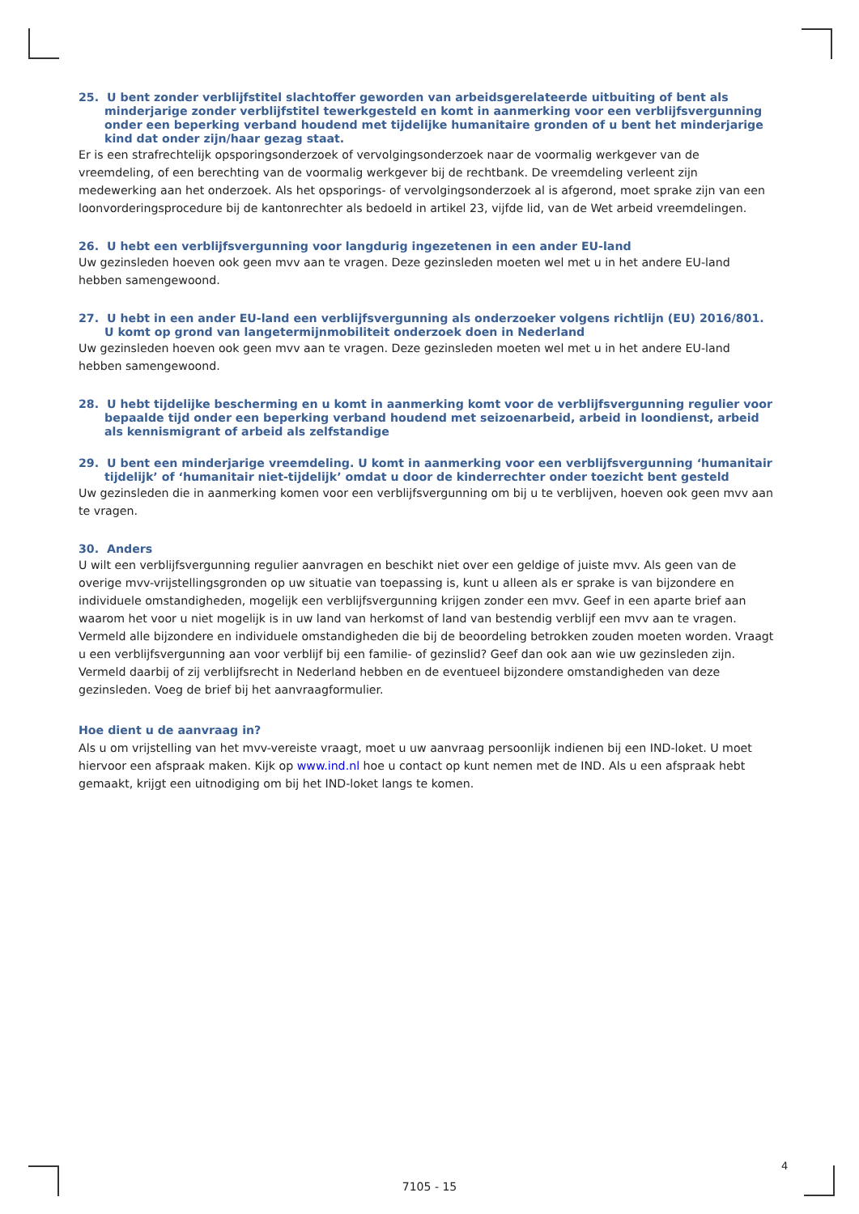25. U bent zonder verblijfstitel slachtoffer geworden van arbeidsgerelateerde uitbuiting of bent als minderjarige zonder verblijfstitel tewerkgesteld en komt in aanmerking voor een verblijfsvergunning onder een beperking verband houdend met tijdelijke humanitaire gronden of u bent het minderjarige kind dat onder zijn/haar gezag staat.
Er is een strafrechtelijk opsporingsonderzoek of vervolgingsonderzoek naar de voormalig werkgever van de vreemdeling, of een berechting van de voormalig werkgever bij de rechtbank. De vreemdeling verleent zijn medewerking aan het onderzoek. Als het opsporings- of vervolgingsonderzoek al is afgerond, moet sprake zijn van een loonvorderingsprocedure bij de kantonrechter als bedoeld in artikel 23, vijfde lid, van de Wet arbeid vreemdelingen.
26. U hebt een verblijfsvergunning voor langdurig ingezetenen in een ander EU-land
Uw gezinsleden hoeven ook geen mvv aan te vragen. Deze gezinsleden moeten wel met u in het andere EU-land hebben samengewoond.
27. U hebt in een ander EU-land een verblijfsvergunning als onderzoeker volgens richtlijn (EU) 2016/801. U komt op grond van langetermijnmobiliteit onderzoek doen in Nederland
Uw gezinsleden hoeven ook geen mvv aan te vragen. Deze gezinsleden moeten wel met u in het andere EU-land hebben samengewoond.
28. U hebt tijdelijke bescherming en u komt in aanmerking komt voor de verblijfsvergunning regulier voor bepaalde tijd onder een beperking verband houdend met seizoenarbeid, arbeid in loondienst, arbeid als kennismigrant of arbeid als zelfstandige
29. U bent een minderjarige vreemdeling. U komt in aanmerking voor een verblijfsvergunning ‘humanitair tijdelijk’ of ‘humanitair niet-tijdelijk’ omdat u door de kinderrechter onder toezicht bent gesteld
Uw gezinsleden die in aanmerking komen voor een verblijfsvergunning om bij u te verblijven, hoeven ook geen mvv aan te vragen.
30. Anders
U wilt een verblijfsvergunning regulier aanvragen en beschikt niet over een geldige of juiste mvv. Als geen van de overige mvv-vrijstellingsgronden op uw situatie van toepassing is, kunt u alleen als er sprake is van bijzondere en individuele omstandigheden, mogelijk een verblijfsvergunning krijgen zonder een mvv. Geef in een aparte brief aan waarom het voor u niet mogelijk is in uw land van herkomst of land van bestendig verblijf een mvv aan te vragen. Vermeld alle bijzondere en individuele omstandigheden die bij de beoordeling betrokken zouden moeten worden. Vraagt u een verblijfsvergunning aan voor verblijf bij een familie- of gezinslid? Geef dan ook aan wie uw gezinsleden zijn. Vermeld daarbij of zij verblijfsrecht in Nederland hebben en de eventueel bijzondere omstandigheden van deze gezinsleden. Voeg de brief bij het aanvraagformulier.
Hoe dient u de aanvraag in?
Als u om vrijstelling van het mvv-vereiste vraagt, moet u uw aanvraag persoonlijk indienen bij een IND-loket. U moet hiervoor een afspraak maken. Kijk op www.ind.nl hoe u contact op kunt nemen met de IND. Als u een afspraak hebt gemaakt, krijgt een uitnodiging om bij het IND-loket langs te komen.
4
7105 - 15